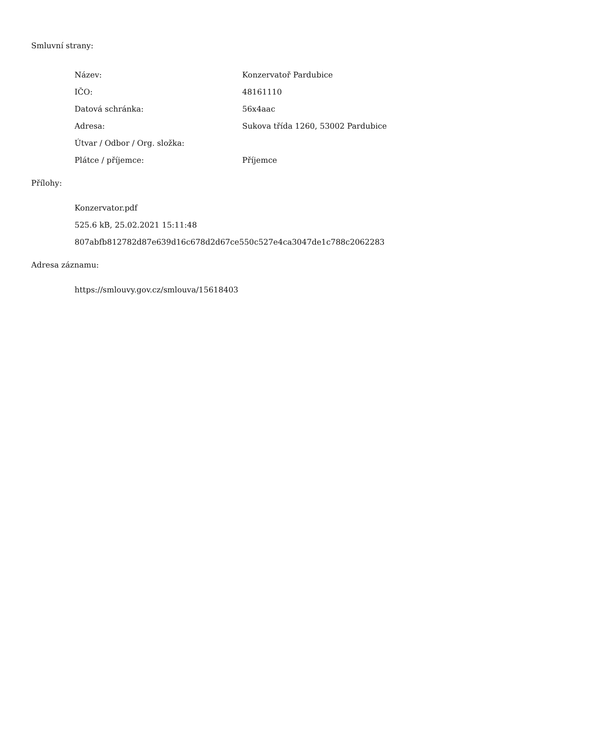Smluvní strany:
| Název: | Konzervatoř Pardubice |
| IČO: | 48161110 |
| Datová schránka: | 56x4aac |
| Adresa: | Sukova třída 1260, 53002 Pardubice |
| Útvar / Odbor / Org. složka: | |
| Plátce / příjemce: | Příjemce |
Přílohy:
Konzervator.pdf
525.6 kB, 25.02.2021 15:11:48
807abfb812782d87e639d16c678d2d67ce550c527e4ca3047de1c788c2062283
Adresa záznamu:
https://smlouvy.gov.cz/smlouva/15618403